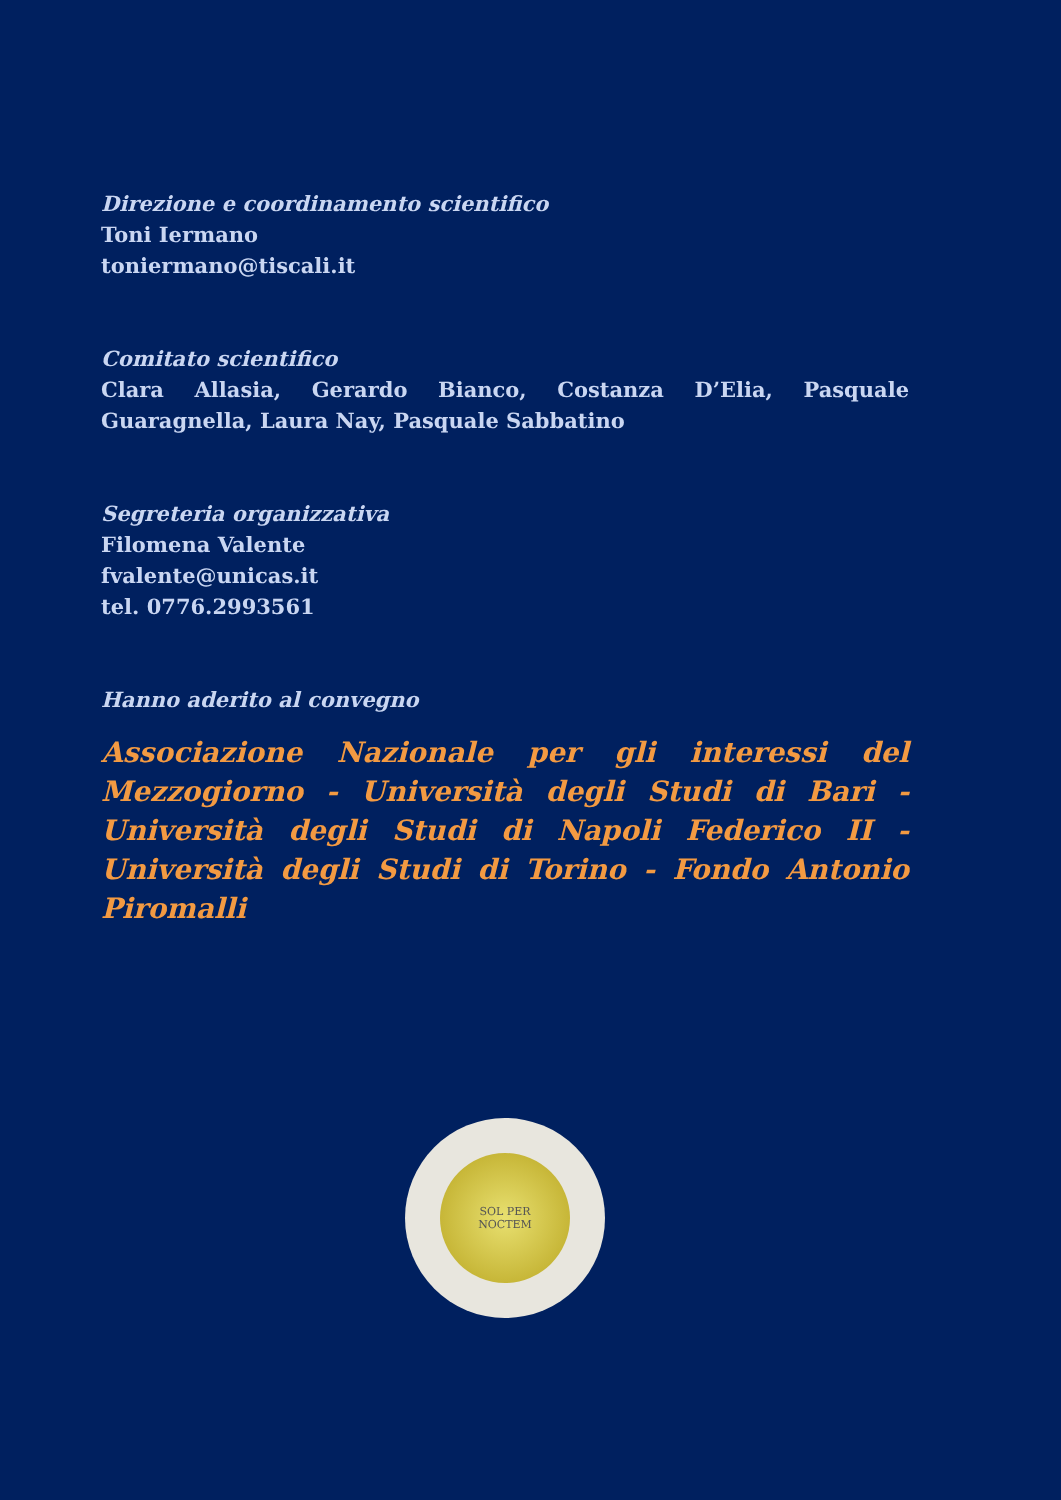Direzione e coordinamento scientifico
Toni Iermano
toniermano@tiscali.it
Comitato scientifico
Clara Allasia, Gerardo Bianco, Costanza D’Elia, Pasquale Guaragnella, Laura Nay, Pasquale Sabbatino
Segreteria organizzativa
Filomena Valente
fvalente@unicas.it
tel. 0776.2993561
Hanno aderito al convegno
Associazione Nazionale per gli interessi del Mezzogiorno - Università degli Studi di Bari - Università degli Studi di Napoli Federico II - Università degli Studi di Torino - Fondo Antonio Piromalli
SOL PER
NOCTEM